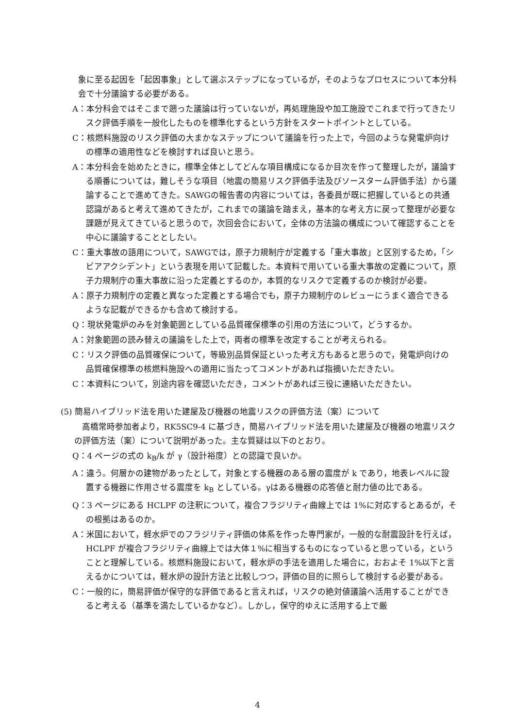象に至る起因を「起因事象」として選ぶステップになっているが，そのようなプロセスについて本分科会で十分議論する必要がある。
A：本分科会ではそこまで遡った議論は行っていないが，再処理施設や加工施設でこれまで行ってきたリスク評価手順を一般化したものを標準化するという方針をスタートポイントとしている。
C：核燃料施設のリスク評価の大まかなステップについて議論を行った上で，今回のような発電炉向けの標準の適用性などを検討すれば良いと思う。
A：本分科会を始めたときに，標準全体としてどんな項目構成になるか目次を作って整理したが，議論する順番については，難しそうな項目（地震の簡易リスク評価手法及びソースターム評価手法）から議論することで進めてきた。SAWGの報告書の内容については，各委員が既に把握しているとの共通認識があると考えて進めてきたが，これまでの議論を踏まえ，基本的な考え方に戻って整理が必要な課題が見えてきていると思うので，次回会合において，全体の方法論の構成について確認することを中心に議論することとしたい。
C：重大事故の語用について，SAWGでは，原子力規制庁が定義する「重大事故」と区別するため，「シビアアクシデント」という表現を用いて記載した。本資料で用いている重大事故の定義について，原子力規制庁の重大事故に沿った定義とするのか，本質的なリスクで定義するのか検討が必要。
A：原子力規制庁の定義と異なった定義とする場合でも，原子力規制庁のレビューにうまく適合できるような記載ができるかも含めて検討する。
Q：現状発電炉のみを対象範囲としている品質確保標準の引用の方法について，どうするか。
A：対象範囲の読み替えの議論をした上で，両者の標準を改定することが考えられる。
C：リスク評価の品質確保について，等級別品質保証といった考え方もあると思うので，発電炉向けの品質確保標準の核燃料施設への適用に当たってコメントがあれば指摘いただきたい。
C：本資料について，別途内容を確認いただき，コメントがあれば三役に連絡いただきたい。
(5) 簡易ハイブリッド法を用いた建屋及び機器の地震リスクの評価方法（案）について
高橋常時参加者より，RK5SC9-4 に基づき，簡易ハイブリッド法を用いた建屋及び機器の地震リスクの評価方法（案）について説明があった。主な質疑は以下のとおり。
Q：4 ページの式の k<sub>B</sub>/k が γ（設計裕度）との認識で良いか。
A：違う。何層かの建物があったとして，対象とする機器のある層の震度が k であり，地表レベルに設置する機器に作用させる震度を k<sub>B</sub> としている。γはある機器の応答値と耐力値の比である。
Q：3 ページにある HCLPF の注釈について，複合フラジリティ曲線上では 1%に対応するとあるが，その根拠はあるのか。
A：米国において，軽水炉でのフラジリティ評価の体系を作った専門家が，一般的な耐震設計を行えば，HCLPF が複合フラジリティ曲線上では大体１%に相当するものになっていると思っている，ということと理解している。核燃料施設において，軽水炉の手法を適用した場合に，おおよそ 1%以下と言えるかについては，軽水炉の設計方法と比較しつつ，評価の目的に照らして検討する必要がある。
C：一般的に，簡易評価が保守的な評価であると言えれば，リスクの絶対値議論へ活用することができると考える（基準を満たしているかなど）。しかし，保守的ゆえに活用する上で厳
4